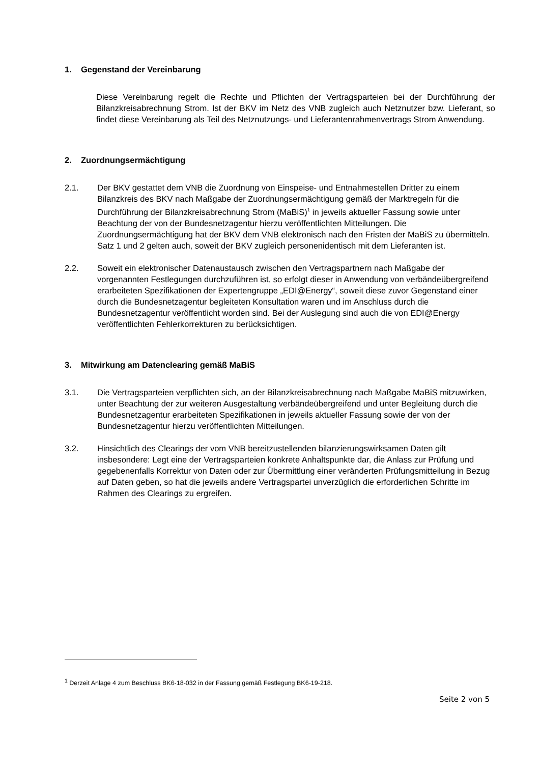1. Gegenstand der Vereinbarung
Diese Vereinbarung regelt die Rechte und Pflichten der Vertragsparteien bei der Durchführung der Bilanzkreisabrechnung Strom. Ist der BKV im Netz des VNB zugleich auch Netznutzer bzw. Lieferant, so findet diese Vereinbarung als Teil des Netznutzungs- und Lieferantenrahmenvertrags Strom Anwendung.
2. Zuordnungsermächtigung
2.1. Der BKV gestattet dem VNB die Zuordnung von Einspeise- und Entnahmestellen Dritter zu einem Bilanzkreis des BKV nach Maßgabe der Zuordnungsermächtigung gemäß der Marktregeln für die Durchführung der Bilanzkreisabrechnung Strom (MaBiS)<sup>1</sup> in jeweils aktueller Fassung sowie unter Beachtung der von der Bundesnetzagentur hierzu veröffentlichten Mitteilungen. Die Zuordnungsermächtigung hat der BKV dem VNB elektronisch nach den Fristen der MaBiS zu übermitteln. Satz 1 und 2 gelten auch, soweit der BKV zugleich personenidentisch mit dem Lieferanten ist.
2.2. Soweit ein elektronischer Datenaustausch zwischen den Vertragspartnern nach Maßgabe der vorgenannten Festlegungen durchzuführen ist, so erfolgt dieser in Anwendung von verbändeübergreifend erarbeiteten Spezifikationen der Expertengruppe „EDI@Energy“, soweit diese zuvor Gegenstand einer durch die Bundesnetzagentur begleiteten Konsultation waren und im Anschluss durch die Bundesnetzagentur veröffentlicht worden sind. Bei der Auslegung sind auch die von EDI@Energy veröffentlichten Fehlerkorrekturen zu berücksichtigen.
3. Mitwirkung am Datenclearing gemäß MaBiS
3.1. Die Vertragsparteien verpflichten sich, an der Bilanzkreisabrechnung nach Maßgabe MaBiS mitzuwirken, unter Beachtung der zur weiteren Ausgestaltung verbändeübergreifend und unter Begleitung durch die Bundesnetzagentur erarbeiteten Spezifikationen in jeweils aktueller Fassung sowie der von der Bundesnetzagentur hierzu veröffentlichten Mitteilungen.
3.2. Hinsichtlich des Clearings der vom VNB bereitzustellenden bilanzierungswirksamen Daten gilt insbesondere: Legt eine der Vertragsparteien konkrete Anhaltspunkte dar, die Anlass zur Prüfung und gegebenenfalls Korrektur von Daten oder zur Übermittlung einer veränderten Prüfungsmitteilung in Bezug auf Daten geben, so hat die jeweils andere Vertragspartei unverzüglich die erforderlichen Schritte im Rahmen des Clearings zu ergreifen.
<sup>1</sup> Derzeit Anlage 4 zum Beschluss BK6-18-032 in der Fassung gemäß Festlegung BK6-19-218.
Seite 2 von 5